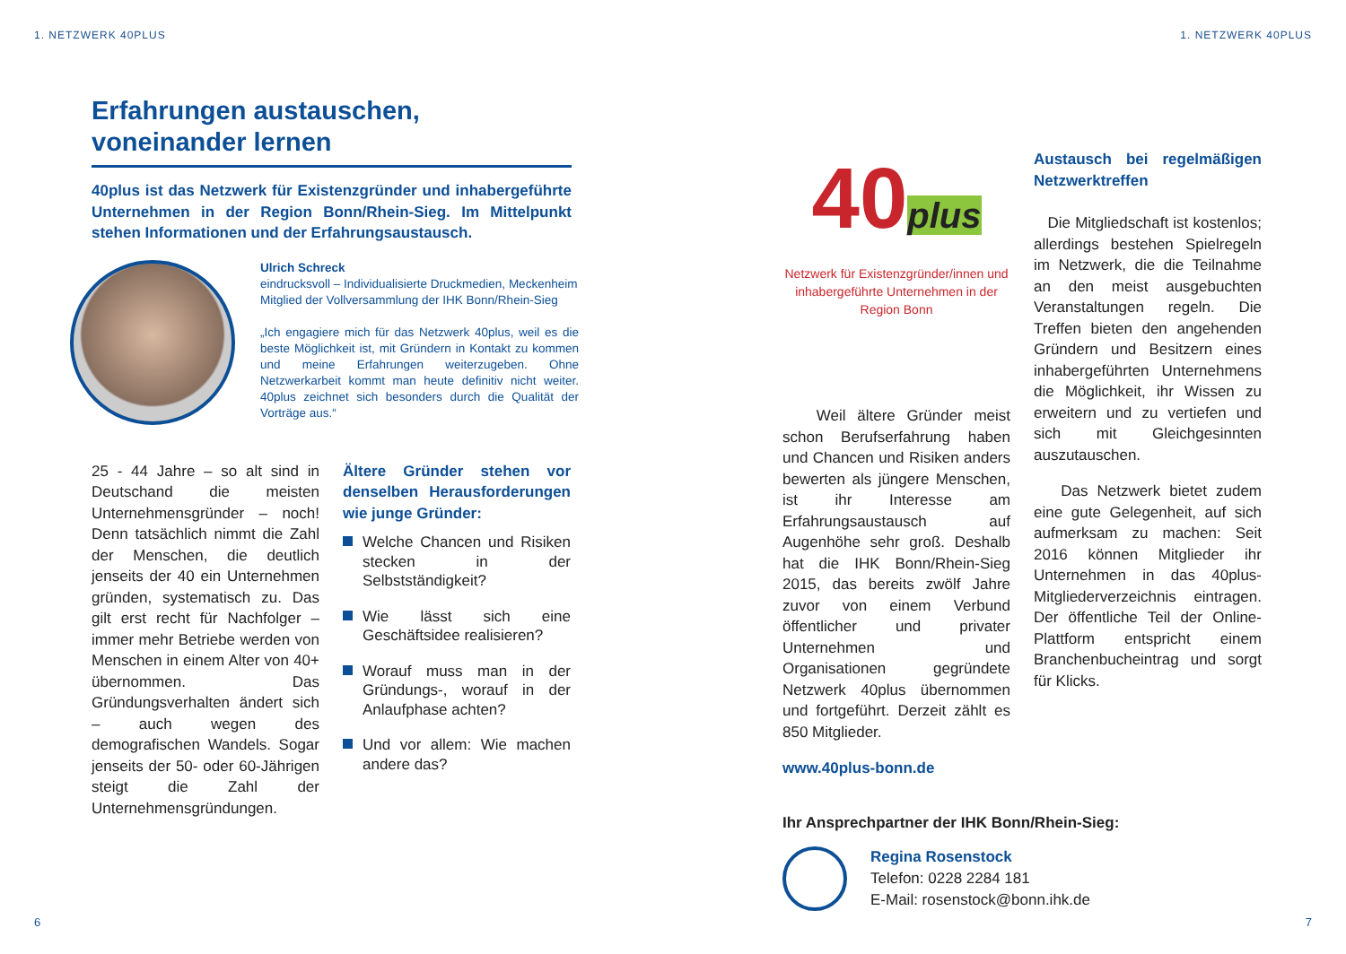1. NETZWERK 40PLUS
Erfahrungen austauschen, voneinander lernen
40plus ist das Netzwerk für Existenzgründer und inhabergeführte Unternehmen in der Region Bonn/Rhein-Sieg. Im Mittelpunkt stehen Informationen und der Erfahrungsaustausch.
Ulrich Schreck
eindrucksvoll – Individualisierte Druckmedien, Meckenheim
Mitglied der Vollversammlung der IHK Bonn/Rhein-Sieg
„Ich engagiere mich für das Netzwerk 40plus, weil es die beste Möglichkeit ist, mit Gründern in Kontakt zu kommen und meine Erfahrungen weiterzugeben. Ohne Netzwerkarbeit kommt man heute definitiv nicht weiter. 40plus zeichnet sich besonders durch die Qualität der Vorträge aus.“
25 - 44 Jahre – so alt sind in Deutschand die meisten Unternehmensgründer – noch! Denn tatsächlich nimmt die Zahl der Menschen, die deutlich jenseits der 40 ein Unternehmen gründen, systematisch zu. Das gilt erst recht für Nachfolger – immer mehr Betriebe werden von Menschen in einem Alter von 40+ übernommen. Das Gründungsverhalten ändert sich – auch wegen des demografischen Wandels. Sogar jenseits der 50- oder 60-Jährigen steigt die Zahl der Unternehmensgründungen.
Ältere Gründer stehen vor denselben Herausforderungen wie junge Gründer:
Welche Chancen und Risiken stecken in der Selbstständigkeit?
Wie lässt sich eine Geschäftsidee realisieren?
Worauf muss man in der Gründungs-, worauf in der Anlaufphase achten?
Und vor allem: Wie machen andere das?
6
1. NETZWERK 40PLUS
40plus
Netzwerk für Existenzgründer/innen und inhabergeführte Unternehmen in der Region Bonn
Weil ältere Gründer meist schon Berufserfahrung haben und Chancen und Risiken anders bewerten als jüngere Menschen, ist ihr Interesse am Erfahrungsaustausch auf Augenhöhe sehr groß. Deshalb hat die IHK Bonn/Rhein-Sieg 2015, das bereits zwölf Jahre zuvor von einem Verbund öffentlicher und privater Unternehmen und Organisationen gegründete Netzwerk 40plus übernommen und fortgeführt. Derzeit zählt es 850 Mitglieder.
www.40plus-bonn.de
Austausch bei regelmäßigen Netzwerktreffen
Die Mitgliedschaft ist kostenlos; allerdings bestehen Spielregeln im Netzwerk, die die Teilnahme an den meist ausgebuchten Veranstaltungen regeln. Die Treffen bieten den angehenden Gründern und Besitzern eines inhabergeführten Unternehmens die Möglichkeit, ihr Wissen zu erweitern und zu vertiefen und sich mit Gleichgesinnten auszutauschen.
Das Netzwerk bietet zudem eine gute Gelegenheit, auf sich aufmerksam zu machen: Seit 2016 können Mitglieder ihr Unternehmen in das 40plus-Mitgliederverzeichnis eintragen. Der öffentliche Teil der Online-Plattform entspricht einem Branchenbucheintrag und sorgt für Klicks.
Ihr Ansprechpartner der IHK Bonn/Rhein-Sieg:
Regina Rosenstock
Telefon: 0228 2284 181
E-Mail: rosenstock@bonn.ihk.de
7